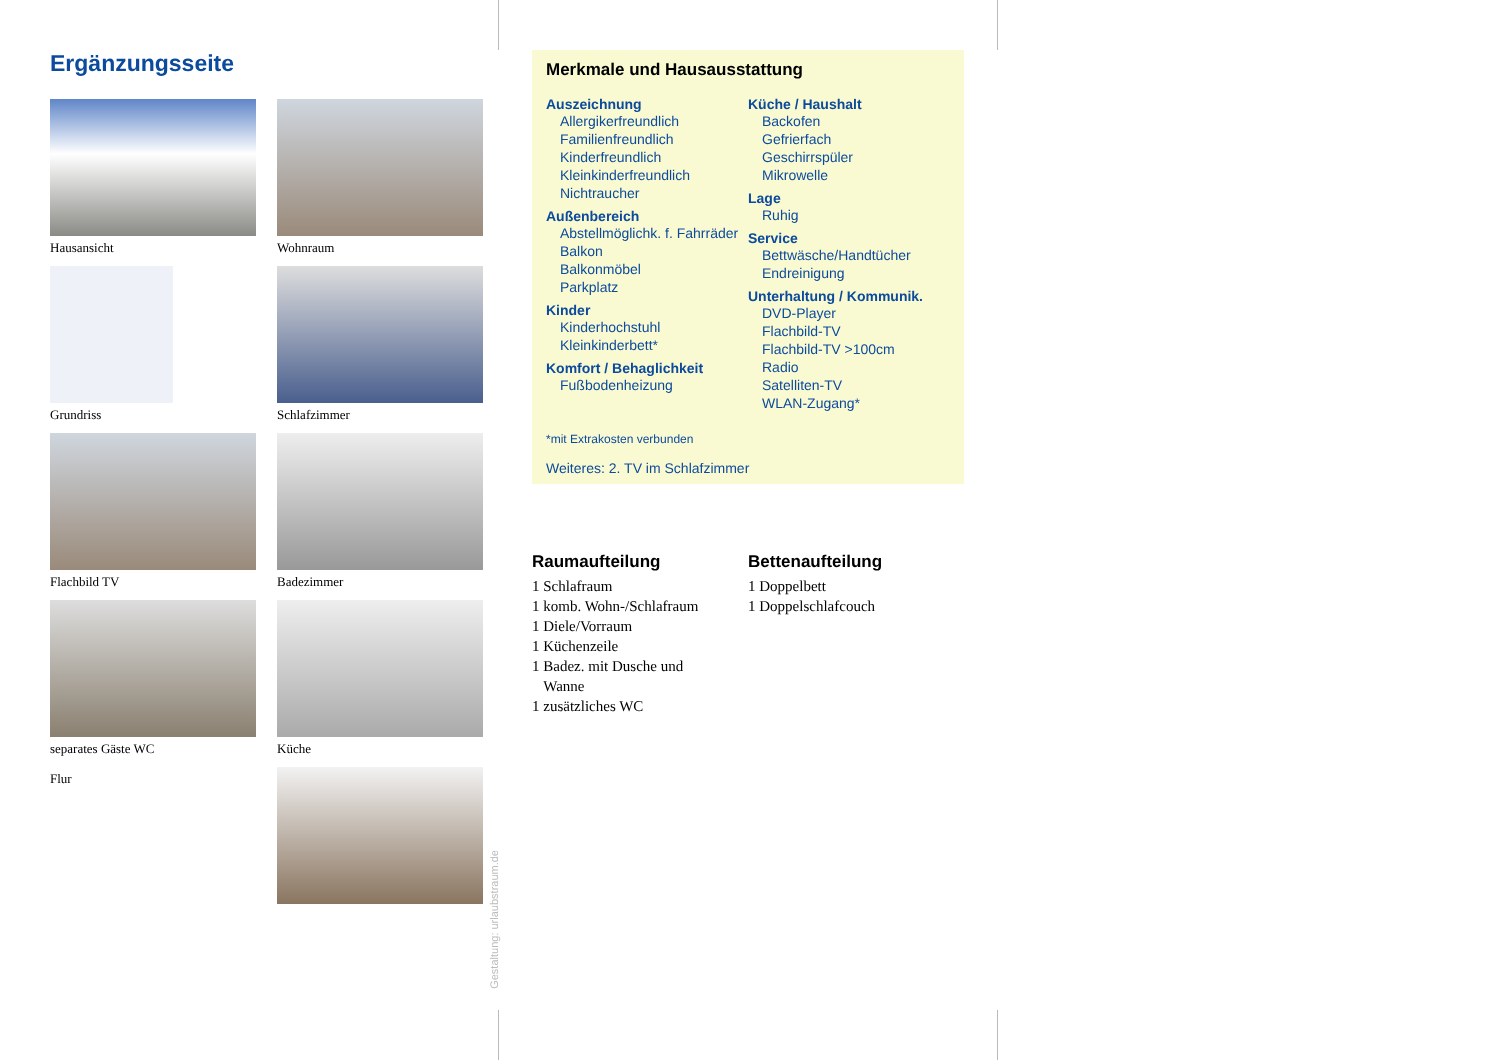Ergänzungsseite
Hausansicht
Wohnraum
Grundriss
Schlafzimmer
Flachbild TV
Badezimmer
separates Gäste WC
Küche
Flur
Gestaltung: urlaubstraum.de
Merkmale und Hausausstattung
Auszeichnung
Allergikerfreundlich
Familienfreundlich
Kinderfreundlich
Kleinkinderfreundlich
Nichtraucher
Außenbereich
Abstellmöglichk. f. Fahrräder
Balkon
Balkonmöbel
Parkplatz
Kinder
Kinderhochstuhl
Kleinkinderbett*
Komfort / Behaglichkeit
Fußbodenheizung
Küche / Haushalt
Backofen
Gefrierfach
Geschirrspüler
Mikrowelle
Lage
Ruhig
Service
Bettwäsche/Handtücher
Endreinigung
Unterhaltung / Kommunik.
DVD-Player
Flachbild-TV
Flachbild-TV >100cm
Radio
Satelliten-TV
WLAN-Zugang*
*mit Extrakosten verbunden
Weiteres: 2. TV im Schlafzimmer
Raumaufteilung
1 Schlafraum
1 komb. Wohn-/Schlafraum
1 Diele/Vorraum
1 Küchenzeile
1 Badez. mit Dusche und
Wanne
1 zusätzliches WC
Bettenaufteilung
1 Doppelbett
1 Doppelschlafcouch